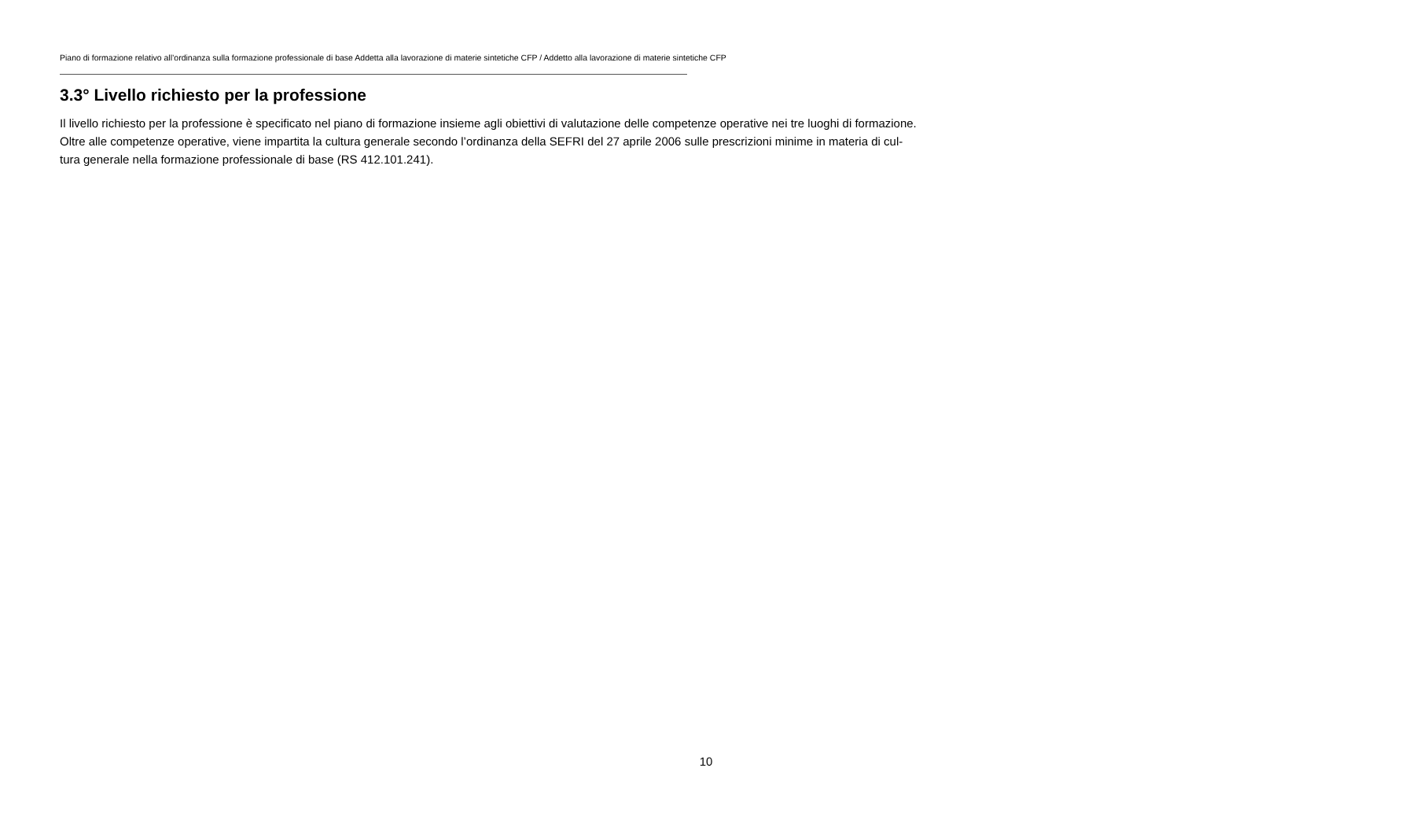Piano di formazione relativo all’ordinanza sulla formazione professionale di base Addetta alla lavorazione di materie sintetiche CFP / Addetto alla lavorazione di materie sintetiche CFP
3.3° Livello richiesto per la professione
Il livello richiesto per la professione è specificato nel piano di formazione insieme agli obiettivi di valutazione delle competenze operative nei tre luoghi di formazione.
Oltre alle competenze operative, viene impartita la cultura generale secondo l’ordinanza della SEFRI del 27 aprile 2006 sulle prescrizioni minime in materia di cul-
tura generale nella formazione professionale di base (RS 412.101.241).
10